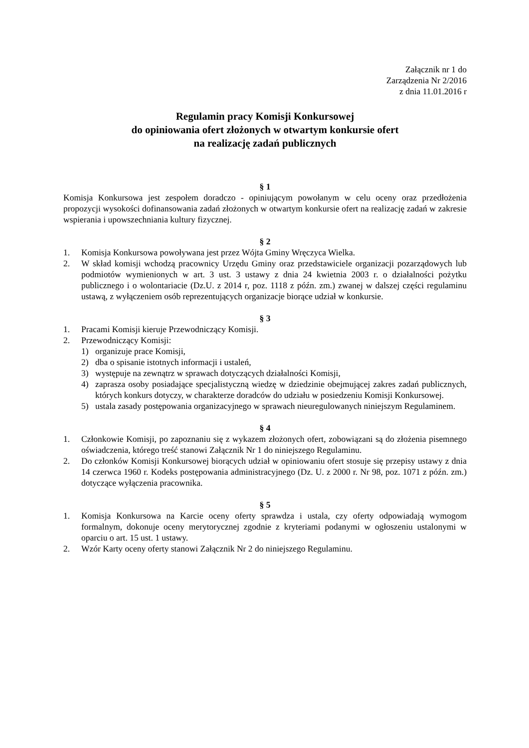Załącznik nr 1 do
Zarządzenia Nr 2/2016
z dnia 11.01.2016 r
Regulamin pracy Komisji Konkursowej
do opiniowania ofert złożonych w otwartym konkursie ofert
na realizację zadań publicznych
§ 1
Komisja Konkursowa jest zespołem doradczo - opiniującym powołanym w celu oceny oraz przedłożenia propozycji wysokości dofinansowania zadań złożonych w otwartym konkursie ofert na realizację zadań w zakresie wspierania i upowszechniania kultury fizycznej.
§ 2
1. Komisja Konkursowa powoływana jest przez Wójta Gminy Wręczyca Wielka.
2. W skład komisji wchodzą pracownicy Urzędu Gminy oraz przedstawiciele organizacji pozarządowych lub podmiotów wymienionych w art. 3 ust. 3 ustawy z dnia 24 kwietnia 2003 r. o działalności pożytku publicznego i o wolontariacie (Dz.U. z 2014 r, poz. 1118 z późn. zm.) zwanej w dalszej części regulaminu ustawą, z wyłączeniem osób reprezentujących organizacje biorące udział w konkursie.
§ 3
1. Pracami Komisji kieruje Przewodniczący Komisji.
2. Przewodniczący Komisji:
1) organizuje prace Komisji,
2) dba o spisanie istotnych informacji i ustaleń,
3) występuje na zewnątrz w sprawach dotyczących działalności Komisji,
4) zaprasza osoby posiadające specjalistyczną wiedzę w dziedzinie obejmującej zakres zadań publicznych, których konkurs dotyczy, w charakterze doradców do udziału w posiedzeniu Komisji Konkursowej.
5) ustala zasady postępowania organizacyjnego w sprawach nieuregulowanych niniejszym Regulaminem.
§ 4
1. Członkowie Komisji, po zapoznaniu się z wykazem złożonych ofert, zobowiązani są do złożenia pisemnego oświadczenia, którego treść stanowi Załącznik Nr 1 do niniejszego Regulaminu.
2. Do członków Komisji Konkursowej biorących udział w opiniowaniu ofert stosuje się przepisy ustawy z dnia 14 czerwca 1960 r. Kodeks postępowania administracyjnego (Dz. U. z 2000 r. Nr 98, poz. 1071 z późn. zm.) dotyczące wyłączenia pracownika.
§ 5
1. Komisja Konkursowa na Karcie oceny oferty sprawdza i ustala, czy oferty odpowiadają wymogom formalnym, dokonuje oceny merytorycznej zgodnie z kryteriami podanymi w ogłoszeniu ustalonymi w oparciu o art. 15 ust. 1 ustawy.
2. Wzór Karty oceny oferty stanowi Załącznik Nr 2 do niniejszego Regulaminu.